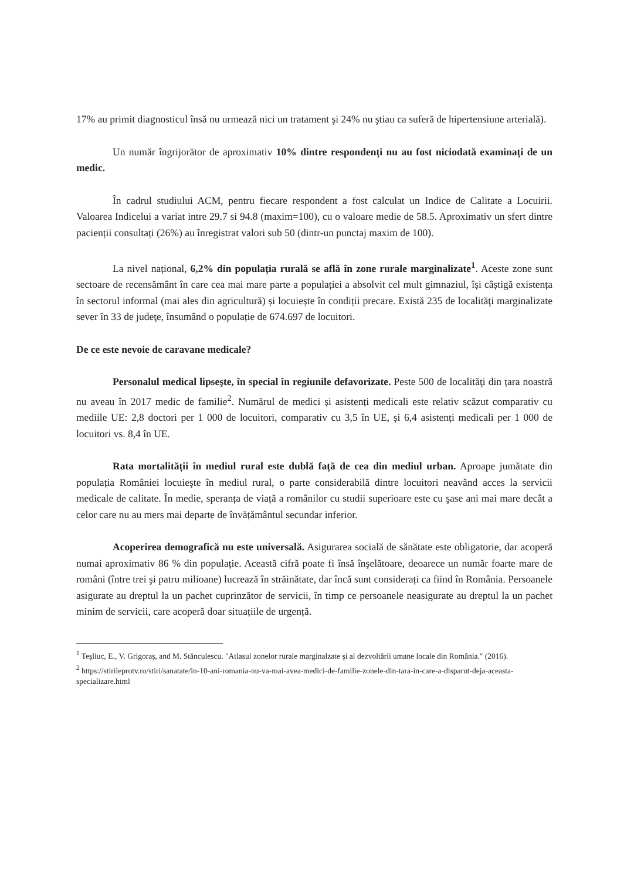17% au primit diagnosticul însă nu urmează nici un tratament şi 24% nu ştiau ca suferă de hipertensiune arterială).
Un număr îngrijorător de aproximativ 10% dintre respondenți nu au fost niciodată examinați de un medic.
În cadrul studiului ACM, pentru fiecare respondent a fost calculat un Indice de Calitate a Locuirii. Valoarea Indicelui a variat intre 29.7 si 94.8 (maxim=100), cu o valoare medie de 58.5. Aproximativ un sfert dintre pacienții consultați (26%) au înregistrat valori sub 50 (dintr-un punctaj maxim de 100).
La nivel național, 6,2% din populația rurală se află în zone rurale marginalizate<sup>1</sup>. Aceste zone sunt sectoare de recensământ în care cea mai mare parte a populației a absolvit cel mult gimnaziul, își câștigă existența în sectorul informal (mai ales din agricultură) și locuiește în condiții precare. Există 235 de localităţi marginalizate sever în 33 de judeţe, însumând o populație de 674.697 de locuitori.
De ce este nevoie de caravane medicale?
Personalul medical lipseşte, în special în regiunile defavorizate. Peste 500 de localităţi din țara noastră nu aveau în 2017 medic de familie<sup>2</sup>. Numărul de medici și asistenți medicali este relativ scăzut comparativ cu mediile UE: 2,8 doctori per 1 000 de locuitori, comparativ cu 3,5 în UE, și 6,4 asistenți medicali per 1 000 de locuitori vs. 8,4 în UE.
Rata mortalității în mediul rural este dublă față de cea din mediul urban. Aproape jumătate din populația României locuieşte în mediul rural, o parte considerabilă dintre locuitori neavând acces la servicii medicale de calitate. În medie, speranța de viață a românilor cu studii superioare este cu şase ani mai mare decât a celor care nu au mers mai departe de învățământul secundar inferior.
Acoperirea demografică nu este universală. Asigurarea socială de sănătate este obligatorie, dar acoperă numai aproximativ 86 % din populație. Această cifră poate fi însă înşelătoare, deoarece un număr foarte mare de români (între trei şi patru milioane) lucrează în străinătate, dar încă sunt considerați ca fiind în România. Persoanele asigurate au dreptul la un pachet cuprinzător de servicii, în timp ce persoanele neasigurate au dreptul la un pachet minim de servicii, care acoperă doar situațiile de urgență.
<sup>1</sup> Teşliuc, E., V. Grigoraş, and M. Stănculescu. "Atlasul zonelor rurale marginalzate şi al dezvoltării umane locale din România." (2016).
<sup>2</sup> https://stirileprotv.ro/stiri/sanatate/in-10-ani-romania-nu-va-mai-avea-medici-de-familie-zonele-din-tara-in-care-a-disparut-deja-aceasta-specializare.html